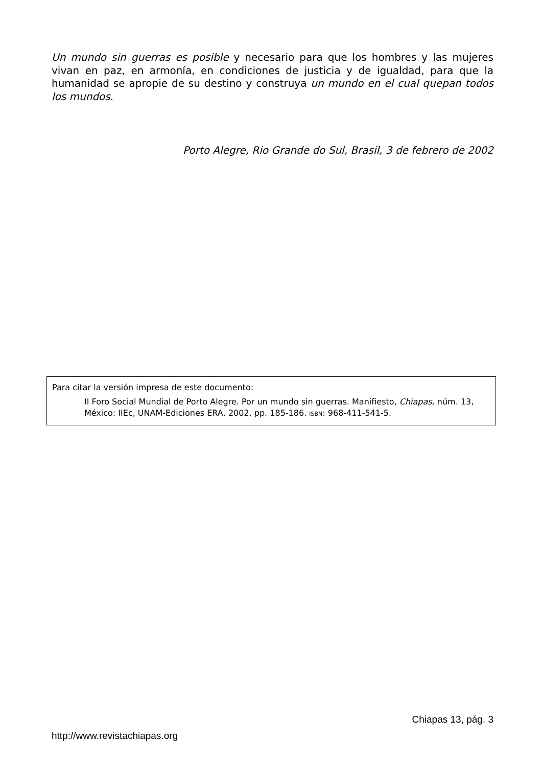Un mundo sin guerras es posible y necesario para que los hombres y las mujeres vivan en paz, en armonía, en condiciones de justicia y de igualdad, para que la humanidad se apropie de su destino y construya un mundo en el cual quepan todos los mundos.
Porto Alegre, Rio Grande do Sul, Brasil, 3 de febrero de 2002
Para citar la versión impresa de este documento:
II Foro Social Mundial de Porto Alegre. Por un mundo sin guerras. Manifiesto, Chiapas, núm. 13, México: IIEc, UNAM-Ediciones ERA, 2002, pp. 185-186. ISBN: 968-411-541-5.
Chiapas 13, pág. 3
http://www.revistachiapas.org